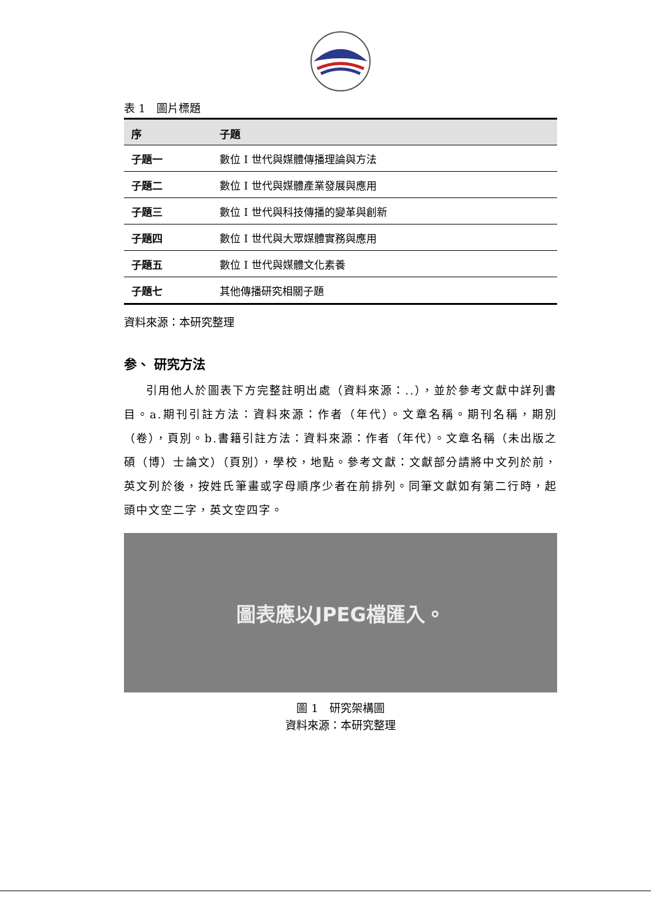表 1　圖片標題
| 序 | 子題 |
| --- | --- |
| 子題一 | 數位 I 世代與媒體傳播理論與方法 |
| 子題二 | 數位 I 世代與媒體產業發展與應用 |
| 子題三 | 數位 I 世代與科技傳播的變革與創新 |
| 子題四 | 數位 I 世代與大眾媒體實務與應用 |
| 子題五 | 數位 I 世代與媒體文化素養 |
| 子題七 | 其他傳播研究相關子題 |
資料來源：本研究整理
参、 研究方法
引用他人於圖表下方完整註明出處（資料來源：..），並於參考文獻中詳列書目。a.期刊引註方法：資料來源：作者（年代）。文章名稱。期刊名稱，期別（卷），頁別。b.書籍引註方法：資料來源：作者（年代）。文章名稱（未出版之碩（博）士論文）（頁別），學校，地點。參考文獻：文獻部分請將中文列於前，英文列於後，按姓氏筆畫或字母順序少者在前排列。同筆文獻如有第二行時，起頭中文空二字，英文空四字。
圖表應以JPEG檔匯入。
圖 1　研究架構圖
資料來源：本研究整理